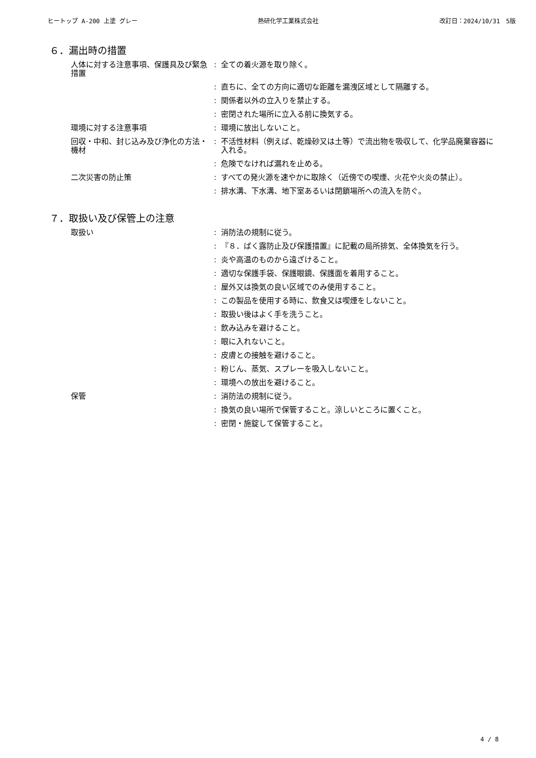ヒートップ A-200 上塗 グレー 熱研化学工業株式会社 改訂日：2024/10/31　5版
６．漏出時の措置
| 人体に対する注意事項、保護具及び緊急措置 | : | 全ての着火源を取り除く。 |
| | : | 直ちに、全ての方向に適切な距離を漏洩区域として隔離する。 |
| | : | 関係者以外の立入りを禁止する。 |
| | : | 密閉された場所に立入る前に換気する。 |
| 環境に対する注意事項 | : | 環境に放出しないこと。 |
| 回収・中和、封じ込み及び浄化の方法・機材 | : | 不活性材料（例えば、乾燥砂又は土等）で流出物を吸収して、化学品廃棄容器に入れる。 |
| | : | 危険でなければ漏れを止める。 |
| 二次災害の防止策 | : | すべての発火源を速やかに取除く（近傍での喫煙、火花や火炎の禁止）。 |
| | : | 排水溝、下水溝、地下室あるいは閉鎖場所への流入を防ぐ。 |
７．取扱い及び保管上の注意
| 取扱い | : | 消防法の規制に従う。 |
| | : | 『８．ばく露防止及び保護措置』に記載の局所排気、全体換気を行う。 |
| | : | 炎や高温のものから遠ざけること。 |
| | : | 適切な保護手袋、保護眼鏡、保護面を着用すること。 |
| | : | 屋外又は換気の良い区域でのみ使用すること。 |
| | : | この製品を使用する時に、飲食又は喫煙をしないこと。 |
| | : | 取扱い後はよく手を洗うこと。 |
| | : | 飲み込みを避けること。 |
| | : | 眼に入れないこと。 |
| | : | 皮膚との接触を避けること。 |
| | : | 粉じん、蒸気、スプレーを吸入しないこと。 |
| | : | 環境への放出を避けること。 |
| 保管 | : | 消防法の規制に従う。 |
| | : | 換気の良い場所で保管すること。涼しいところに置くこと。 |
| | : | 密閉・施錠して保管すること。 |
4 / 8